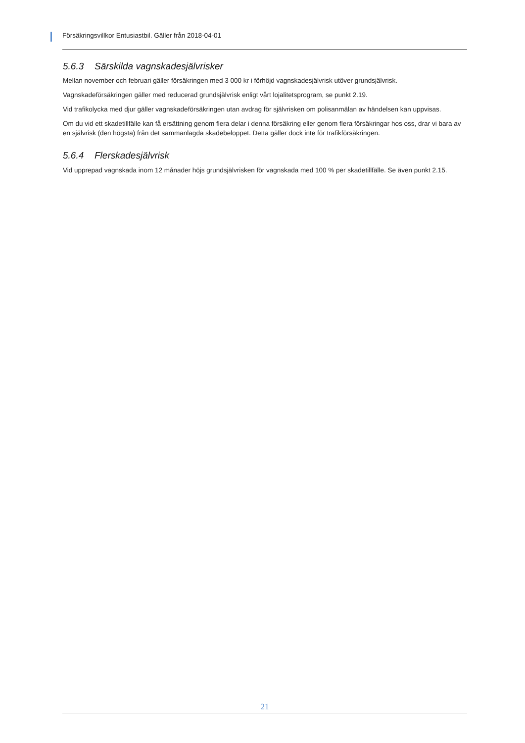Försäkringsvillkor Entusiastbil. Gäller från 2018-04-01
5.6.3 Särskilda vagnskadesjälvrisker
Mellan november och februari gäller försäkringen med 3 000 kr i förhöjd vagnskadesjälvrisk utöver grundsjälvrisk.
Vagnskadeförsäkringen gäller med reducerad grundsjälvrisk enligt vårt lojalitetsprogram, se punkt 2.19.
Vid trafikolycka med djur gäller vagnskadeförsäkringen utan avdrag för självrisken om polisanmälan av händelsen kan uppvisas.
Om du vid ett skadetillfälle kan få ersättning genom flera delar i denna försäkring eller genom flera försäkringar hos oss, drar vi bara av en självrisk (den högsta) från det sammanlagda skadebeloppet. Detta gäller dock inte för trafikförsäkringen.
5.6.4 Flerskadesjälvrisk
Vid upprepad vagnskada inom 12 månader höjs grundsjälvrisken för vagnskada med 100 % per skadetillfälle. Se även punkt 2.15.
21